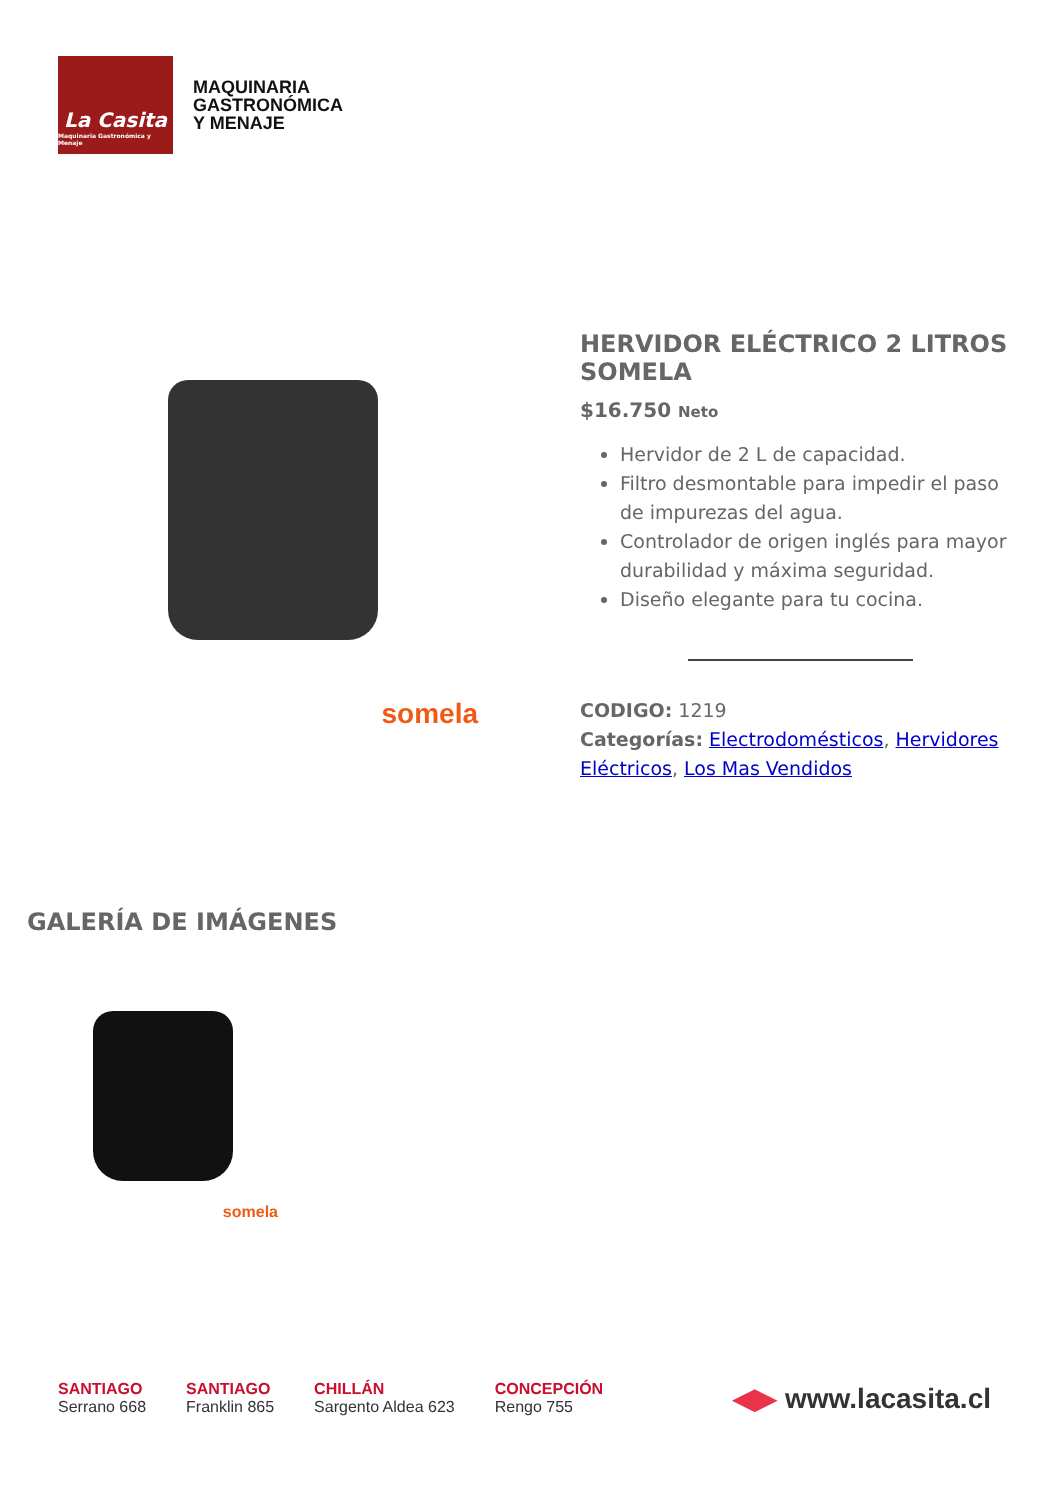La Casita
Maquinaria Gastronómica y Menaje
MAQUINARIA
GASTRONÓMICA
Y MENAJE
somela
HERVIDOR ELÉCTRICO 2 LITROS SOMELA
$16.750 Neto
Hervidor de 2 L de capacidad.
Filtro desmontable para impedir el paso de impurezas del agua.
Controlador de origen inglés para mayor durabilidad y máxima seguridad.
Diseño elegante para tu cocina.
CODIGO: 1219
Categorías: Electrodomésticos, Hervidores Eléctricos, Los Mas Vendidos
GALERÍA DE IMÁGENES
somela
SANTIAGO
Serrano 668
SANTIAGO
Franklin 865
CHILLÁN
Sargento Aldea 623
CONCEPCIÓN
Rengo 755
◀▶ www.lacasita.cl